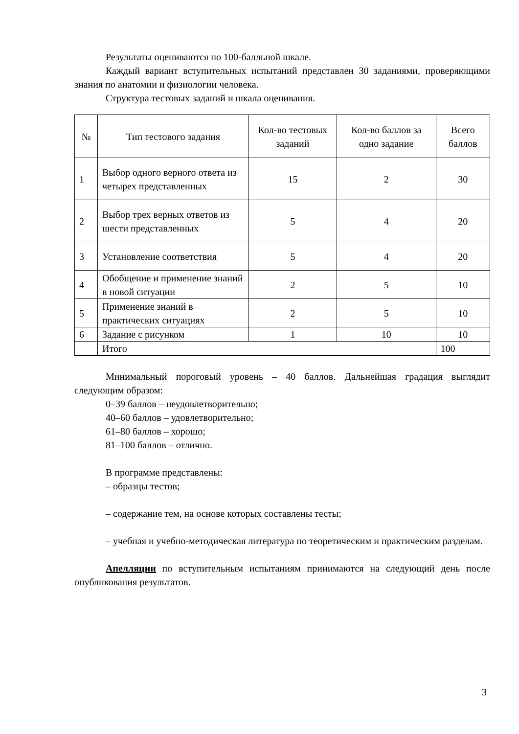Результаты оцениваются по 100-балльной шкале.
Каждый вариант вступительных испытаний представлен 30 заданиями, проверяющими знания по анатомии и физиологии человека.
Структура тестовых заданий и шкала оценивания.
| № | Тип тестового задания | Кол-во тестовых заданий | Кол-во баллов за одно задание | Всего баллов |
| --- | --- | --- | --- | --- |
| 1 | Выбор одного верного ответа из четырех представленных | 15 | 2 | 30 |
| 2 | Выбор трех верных ответов из шести представленных | 5 | 4 | 20 |
| 3 | Установление соответствия | 5 | 4 | 20 |
| 4 | Обобщение и применение знаний в новой ситуации | 2 | 5 | 10 |
| 5 | Применение знаний в практических ситуациях | 2 | 5 | 10 |
| 6 | Задание с рисунком | 1 | 10 | 10 |
| | Итого | | | 100 |
Минимальный пороговый уровень – 40 баллов. Дальнейшая градация выглядит следующим образом:
0–39 баллов – неудовлетворительно;
40–60 баллов – удовлетворительно;
61–80 баллов – хорошо;
81–100 баллов – отлично.
В программе представлены:
– образцы тестов;
– содержание тем, на основе которых составлены тесты;
– учебная и учебно-методическая литература по теоретическим и практическим разделам.
Апелляции по вступительным испытаниям принимаются на следующий день после опубликования результатов.
3